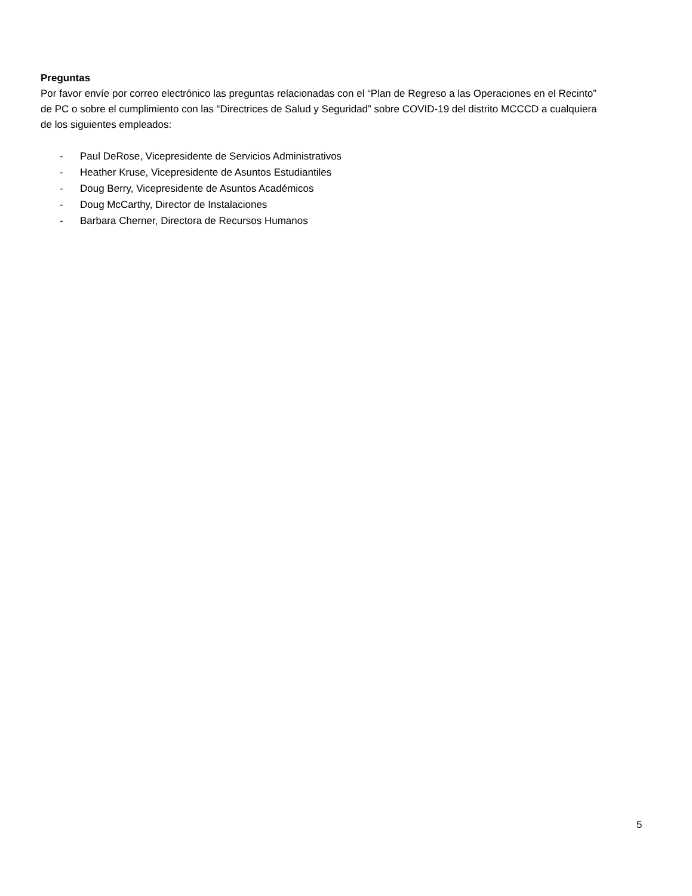Preguntas
Por favor envíe por correo electrónico las preguntas relacionadas con el “Plan de Regreso a las Operaciones en el Recinto” de PC o sobre el cumplimiento con las “Directrices de Salud y Seguridad” sobre COVID-19 del distrito MCCCD a cualquiera de los siguientes empleados:
- Paul DeRose, Vicepresidente de Servicios Administrativos
- Heather Kruse, Vicepresidente de Asuntos Estudiantiles
- Doug Berry, Vicepresidente de Asuntos Académicos
- Doug McCarthy, Director de Instalaciones
- Barbara Cherner, Directora de Recursos Humanos
5